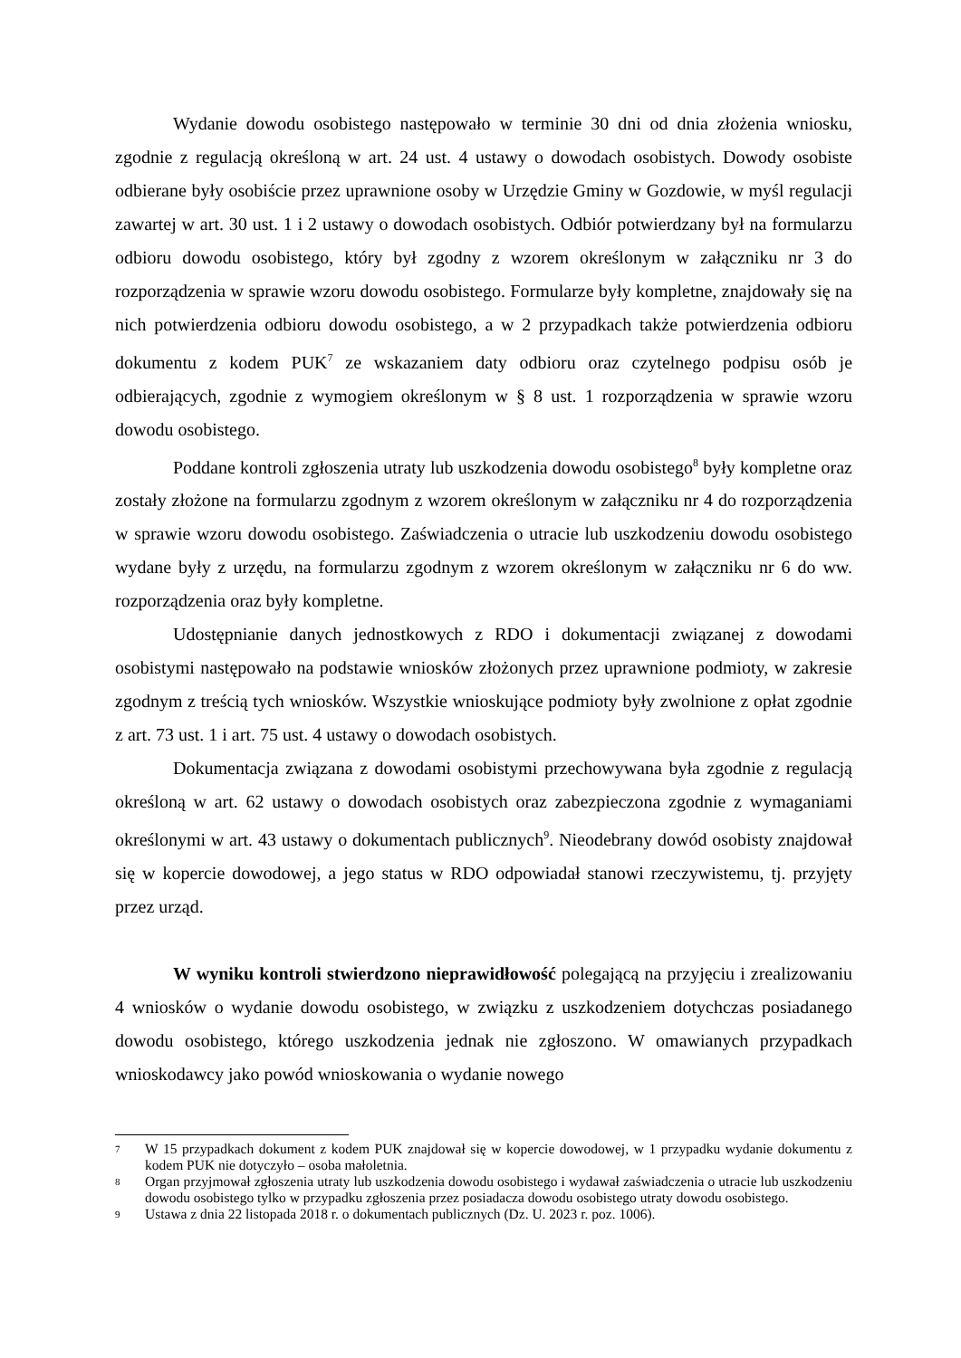Wydanie dowodu osobistego następowało w terminie 30 dni od dnia złożenia wniosku, zgodnie z regulacją określoną w art. 24 ust. 4 ustawy o dowodach osobistych. Dowody osobiste odbierane były osobiście przez uprawnione osoby w Urzędzie Gminy w Gozdowie, w myśl regulacji zawartej w art. 30 ust. 1 i 2 ustawy o dowodach osobistych. Odbiór potwierdzany był na formularzu odbioru dowodu osobistego, który był zgodny z wzorem określonym w załączniku nr 3 do rozporządzenia w sprawie wzoru dowodu osobistego. Formularze były kompletne, znajdowały się na nich potwierdzenia odbioru dowodu osobistego, a w 2 przypadkach także potwierdzenia odbioru dokumentu z kodem PUK<sup>7</sup> ze wskazaniem daty odbioru oraz czytelnego podpisu osób je odbierających, zgodnie z wymogiem określonym w § 8 ust. 1 rozporządzenia w sprawie wzoru dowodu osobistego.
Poddane kontroli zgłoszenia utraty lub uszkodzenia dowodu osobistego<sup>8</sup> były kompletne oraz zostały złożone na formularzu zgodnym z wzorem określonym w załączniku nr 4 do rozporządzenia w sprawie wzoru dowodu osobistego. Zaświadczenia o utracie lub uszkodzeniu dowodu osobistego wydane były z urzędu, na formularzu zgodnym z wzorem określonym w załączniku nr 6 do ww. rozporządzenia oraz były kompletne.
Udostępnianie danych jednostkowych z RDO i dokumentacji związanej z dowodami osobistymi następowało na podstawie wniosków złożonych przez uprawnione podmioty, w zakresie zgodnym z treścią tych wniosków. Wszystkie wnioskujące podmioty były zwolnione z opłat zgodnie z art. 73 ust. 1 i art. 75 ust. 4 ustawy o dowodach osobistych.
Dokumentacja związana z dowodami osobistymi przechowywana była zgodnie z regulacją określoną w art. 62 ustawy o dowodach osobistych oraz zabezpieczona zgodnie z wymaganiami określonymi w art. 43 ustawy o dokumentach publicznych<sup>9</sup>. Nieodebrany dowód osobisty znajdował się w kopercie dowodowej, a jego status w RDO odpowiadał stanowi rzeczywistemu, tj. przyjęty przez urząd.
W wyniku kontroli stwierdzono nieprawidłowość polegającą na przyjęciu i zrealizowaniu 4 wniosków o wydanie dowodu osobistego, w związku z uszkodzeniem dotychczas posiadanego dowodu osobistego, którego uszkodzenia jednak nie zgłoszono. W omawianych przypadkach wnioskodawcy jako powód wnioskowania o wydanie nowego
7 W 15 przypadkach dokument z kodem PUK znajdował się w kopercie dowodowej, w 1 przypadku wydanie dokumentu z kodem PUK nie dotyczyło – osoba małoletnia.
8 Organ przyjmował zgłoszenia utraty lub uszkodzenia dowodu osobistego i wydawał zaświadczenia o utracie lub uszkodzeniu dowodu osobistego tylko w przypadku zgłoszenia przez posiadacza dowodu osobistego utraty dowodu osobistego.
9 Ustawa z dnia 22 listopada 2018 r. o dokumentach publicznych (Dz. U. 2023 r. poz. 1006).